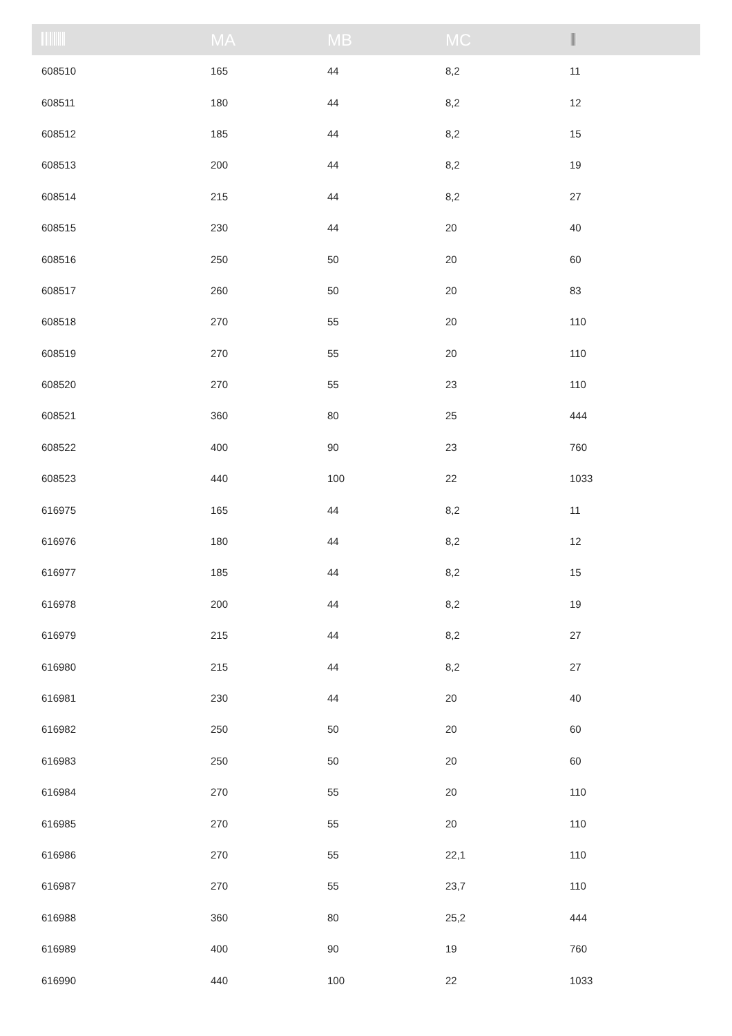| | MA | MB | MC | |
| --- | --- | --- | --- | --- |
| 608510 | 165 | 44 | 8,2 | 11 |
| 608511 | 180 | 44 | 8,2 | 12 |
| 608512 | 185 | 44 | 8,2 | 15 |
| 608513 | 200 | 44 | 8,2 | 19 |
| 608514 | 215 | 44 | 8,2 | 27 |
| 608515 | 230 | 44 | 20 | 40 |
| 608516 | 250 | 50 | 20 | 60 |
| 608517 | 260 | 50 | 20 | 83 |
| 608518 | 270 | 55 | 20 | 110 |
| 608519 | 270 | 55 | 20 | 110 |
| 608520 | 270 | 55 | 23 | 110 |
| 608521 | 360 | 80 | 25 | 444 |
| 608522 | 400 | 90 | 23 | 760 |
| 608523 | 440 | 100 | 22 | 1033 |
| 616975 | 165 | 44 | 8,2 | 11 |
| 616976 | 180 | 44 | 8,2 | 12 |
| 616977 | 185 | 44 | 8,2 | 15 |
| 616978 | 200 | 44 | 8,2 | 19 |
| 616979 | 215 | 44 | 8,2 | 27 |
| 616980 | 215 | 44 | 8,2 | 27 |
| 616981 | 230 | 44 | 20 | 40 |
| 616982 | 250 | 50 | 20 | 60 |
| 616983 | 250 | 50 | 20 | 60 |
| 616984 | 270 | 55 | 20 | 110 |
| 616985 | 270 | 55 | 20 | 110 |
| 616986 | 270 | 55 | 22,1 | 110 |
| 616987 | 270 | 55 | 23,7 | 110 |
| 616988 | 360 | 80 | 25,2 | 444 |
| 616989 | 400 | 90 | 19 | 760 |
| 616990 | 440 | 100 | 22 | 1033 |